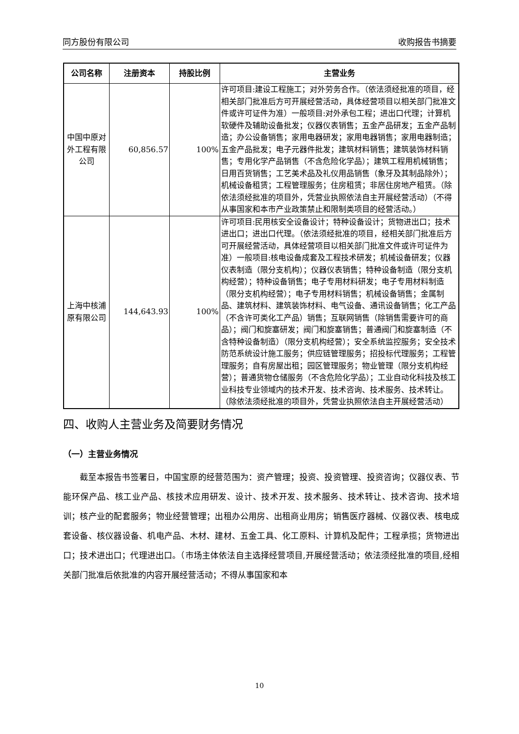同方股份有限公司 收购报告书摘要
| 公司名称 | 注册资本 | 持股比例 | 主营业务 |
| --- | --- | --- | --- |
| 中国中原对外工程有限公司 | 60,856.57 | 100% | 许可项目:建设工程施工；对外劳务合作。（依法须经批准的项目，经相关部门批准后方可开展经营活动，具体经营项目以相关部门批准文件或许可证件为准）一般项目:对外承包工程；进出口代理；计算机软硬件及辅助设备批发；仪器仪表销售；五金产品研发；五金产品制造；办公设备销售；家用电器研发；家用电器销售；家用电器制造；五金产品批发；电子元器件批发；建筑材料销售；建筑装饰材料销售；专用化学产品销售（不含危险化学品）；建筑工程用机械销售；日用百货销售；工艺美术品及礼仪用品销售（象牙及其制品除外）；机械设备租赁；工程管理服务；住房租赁；非居住房地产租赁。（除依法须经批准的项目外，凭营业执照依法自主开展经营活动）（不得从事国家和本市产业政策禁止和限制类项目的经营活动。） |
| 上海中核浦原有限公司 | 144,643.93 | 100% | 许可项目:民用核安全设备设计；特种设备设计；货物进出口；技术进出口；进出口代理。（依法须经批准的项目，经相关部门批准后方可开展经营活动，具体经营项目以相关部门批准文件或许可证件为准）一般项目:核电设备成套及工程技术研发；机械设备研发；仪器仪表制造（限分支机构）；仪器仪表销售；特种设备制造（限分支机构经营）；特种设备销售；电子专用材料研发；电子专用材料制造（限分支机构经营）；电子专用材料销售；机械设备销售；金属制品、建筑材料、建筑装饰材料、电气设备、通讯设备销售；化工产品（不含许可类化工产品）销售；互联网销售（除销售需要许可的商品）；阀门和旋塞研发；阀门和旋塞销售；普通阀门和旋塞制造（不含特种设备制造）（限分支机构经营）；安全系统监控服务；安全技术防范系统设计施工服务；供应链管理服务；招投标代理服务；工程管理服务；自有房屋出租；园区管理服务；物业管理（限分支机构经营）；普通货物仓储服务（不含危险化学品）；工业自动化科技及核工业科技专业领域内的技术开发、技术咨询、技术服务、技术转让。（除依法须经批准的项目外，凭营业执照依法自主开展经营活动） |
四、收购人主营业务及简要财务情况
（一）主营业务情况
截至本报告书签署日，中国宝原的经营范围为：资产管理；投资、投资管理、投资咨询；仪器仪表、节能环保产品、核工业产品、核技术应用研发、设计、技术开发、技术服务、技术转让、技术咨询、技术培训；核产业的配套服务；物业经营管理；出租办公用房、出租商业用房；销售医疗器械、仪器仪表、核电成套设备、核仪器设备、机电产品、木材、建材、五金工具、化工原料、计算机及配件；工程承揽；货物进出口；技术进出口；代理进出口。（市场主体依法自主选择经营项目,开展经营活动；依法须经批准的项目,经相关部门批准后依批准的内容开展经营活动；不得从事国家和本
10